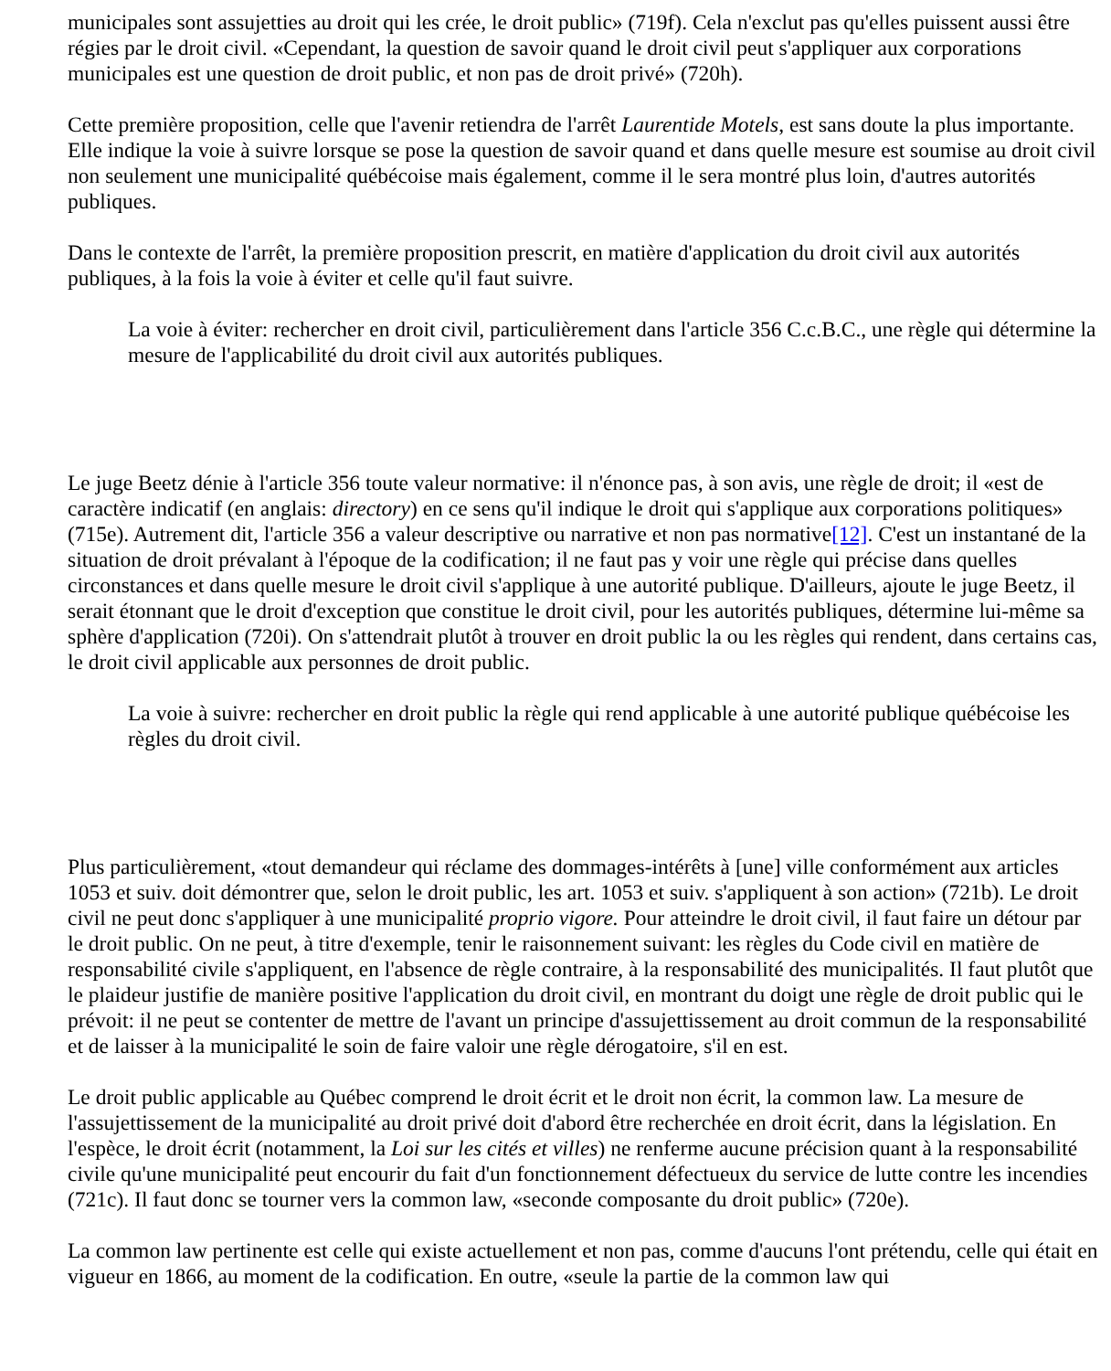municipales sont assujetties au droit qui les crée, le droit public» (719f). Cela n'exclut pas qu'elles puissent aussi être régies par le droit civil. «Cependant, la question de savoir quand le droit civil peut s'appliquer aux corporations municipales est une question de droit public, et non pas de droit privé» (720h).
Cette première proposition, celle que l'avenir retiendra de l'arrêt Laurentide Motels, est sans doute la plus importante. Elle indique la voie à suivre lorsque se pose la question de savoir quand et dans quelle mesure est soumise au droit civil non seulement une municipalité québécoise mais également, comme il le sera montré plus loin, d'autres autorités publiques.
Dans le contexte de l'arrêt, la première proposition prescrit, en matière d'application du droit civil aux autorités publiques, à la fois la voie à éviter et celle qu'il faut suivre.
La voie à éviter: rechercher en droit civil, particulièrement dans l'article 356 C.c.B.C., une règle qui détermine la mesure de l'applicabilité du droit civil aux autorités publiques.
Le juge Beetz dénie à l'article 356 toute valeur normative: il n'énonce pas, à son avis, une règle de droit; il «est de caractère indicatif (en anglais: directory) en ce sens qu'il indique le droit qui s'applique aux corporations politiques» (715e). Autrement dit, l'article 356 a valeur descriptive ou narrative et non pas normative[12]. C'est un instantané de la situation de droit prévalant à l'époque de la codification; il ne faut pas y voir une règle qui précise dans quelles circonstances et dans quelle mesure le droit civil s'applique à une autorité publique. D'ailleurs, ajoute le juge Beetz, il serait étonnant que le droit d'exception que constitue le droit civil, pour les autorités publiques, détermine lui-même sa sphère d'application (720i). On s'attendrait plutôt à trouver en droit public la ou les règles qui rendent, dans certains cas, le droit civil applicable aux personnes de droit public.
La voie à suivre: rechercher en droit public la règle qui rend applicable à une autorité publique québécoise les règles du droit civil.
Plus particulièrement, «tout demandeur qui réclame des dommages-intérêts à [une] ville conformément aux articles 1053 et suiv. doit démontrer que, selon le droit public, les art. 1053 et suiv. s'appliquent à son action» (721b). Le droit civil ne peut donc s'appliquer à une municipalité proprio vigore. Pour atteindre le droit civil, il faut faire un détour par le droit public. On ne peut, à titre d'exemple, tenir le raisonnement suivant: les règles du Code civil en matière de responsabilité civile s'appliquent, en l'absence de règle contraire, à la responsabilité des municipalités. Il faut plutôt que le plaideur justifie de manière positive l'application du droit civil, en montrant du doigt une règle de droit public qui le prévoit: il ne peut se contenter de mettre de l'avant un principe d'assujettissement au droit commun de la responsabilité et de laisser à la municipalité le soin de faire valoir une règle dérogatoire, s'il en est.
Le droit public applicable au Québec comprend le droit écrit et le droit non écrit, la common law. La mesure de l'assujettissement de la municipalité au droit privé doit d'abord être recherchée en droit écrit, dans la législation. En l'espèce, le droit écrit (notamment, la Loi sur les cités et villes) ne renferme aucune précision quant à la responsabilité civile qu'une municipalité peut encourir du fait d'un fonctionnement défectueux du service de lutte contre les incendies (721c). Il faut donc se tourner vers la common law, «seconde composante du droit public» (720e).
La common law pertinente est celle qui existe actuellement et non pas, comme d'aucuns l'ont prétendu, celle qui était en vigueur en 1866, au moment de la codification. En outre, «seule la partie de la common law qui